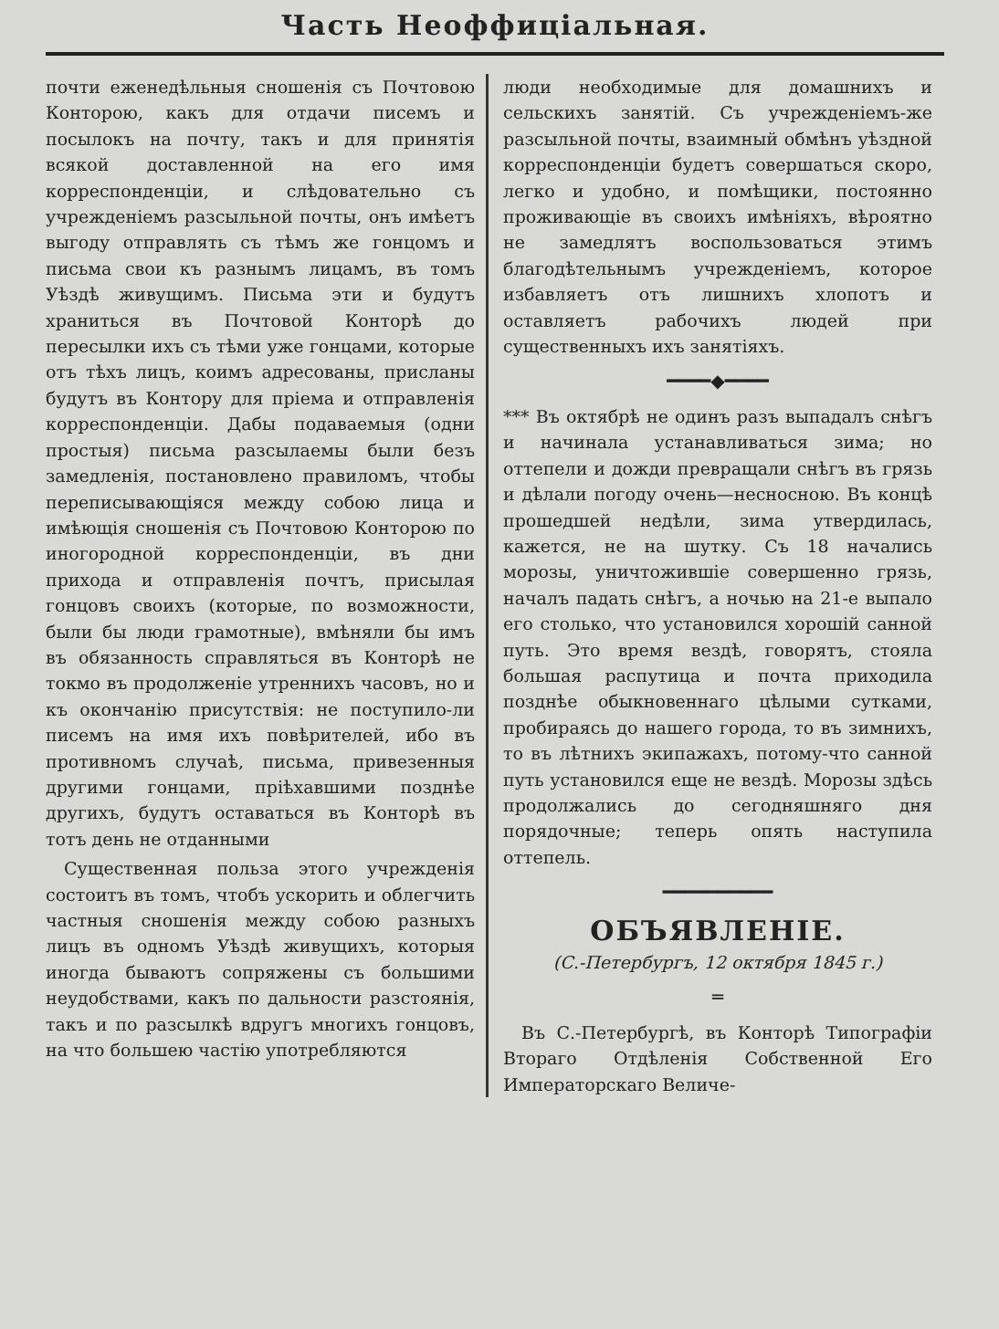Часть Неоффиціальная.
почти еженедѣльныя сношенія съ Почтовою Конторою, какъ для отдачи писемъ и посылокъ на почту, такъ и для принятія всякой доставленной на его имя корреспонденціи, и слѣдовательно съ учрежденіемъ разсыльной почты, онъ имѣетъ выгоду отправлять съ тѣмъ же гонцомъ и письма свои къ разнымъ лицамъ, въ томъ Уѣздѣ живущимъ. Письма эти и будутъ храниться въ Почтовой Конторѣ до пересылки ихъ съ тѣми уже гонцами, которые отъ тѣхъ лицъ, коимъ адресованы, присланы будутъ въ Контору для пріема и отправленія корреспонденціи. Дабы подаваемыя (одни простыя) письма разсылаемы были безъ замедленія, постановлено правиломъ, чтобы переписывающіяся между собою лица и имѣющія сношенія съ Почтовою Конторою по иногородной корреспонденціи, въ дни прихода и отправленія почтъ, присылая гонцовъ своихъ (которые, по возможности, были бы люди грамотные), вмѣняли бы имъ въ обязанность справляться въ Конторѣ не токмо въ продолженіе утреннихъ часовъ, но и къ окончанію присутствія: не поступило-ли писемъ на имя ихъ повѣрителей, ибо въ противномъ случаѣ, письма, привезенныя другими гонцами, пріѣхавшими позднѣе другихъ, будутъ оставаться въ Конторѣ въ тотъ день не отданными
Существенная польза этого учрежденія состоитъ въ томъ, чтобъ ускорить и облегчить частныя сношенія между собою разныхъ лицъ въ одномъ Уѣздѣ живущихъ, которыя иногда бываютъ сопряжены съ большими неудобствами, какъ по дальности разстоянія, такъ и по разсылкѣ вдругъ многихъ гонцовъ, на что большею частію употребляются
люди необходимые для домашнихъ и сельскихъ занятій. Съ учрежденіемъ-же разсыльной почты, взаимный обмѣнъ уѣздной корреспонденціи будетъ совершаться скоро, легко и удобно, и помѣщики, постоянно проживающіе въ своихъ имѣніяхъ, вѣроятно не замедлятъ воспользоваться этимъ благодѣтельнымъ учрежденіемъ, которое избавляетъ отъ лишнихъ хлопотъ и оставляетъ рабочихъ людей при существенныхъ ихъ занятіяхъ.
━━━━◆━━━━
*** Въ октябрѣ не одинъ разъ выпадалъ снѣгъ и начинала устанавливаться зима; но оттепели и дожди превращали снѣгъ въ грязь и дѣлали погоду очень—несносною. Въ концѣ прошедшей недѣли, зима утвердилась, кажется, не на шутку. Съ 18 начались морозы, уничтожившіе совершенно грязь, началъ падать снѣгъ, а ночью на 21-е выпало его столько, что установился хорошій санной путь. Это время вездѣ, говорятъ, стояла большая распутица и почта приходила позднѣе обыкновеннаго цѣлыми сутками, пробираясь до нашего города, то въ зимнихъ, то въ лѣтнихъ экипажахъ, потому-что санной путь установился еще не вездѣ. Морозы здѣсь продолжались до сегодняшняго дня порядочные; теперь опять наступила оттепель.
━━━━━━━━━━
ОБЪЯВЛЕНІЕ.
(С.-Петербургъ, 12 октября 1845 г.)
═
Въ С.-Петербургѣ, въ Конторѣ Типографіи Втораго Отдѣленія Собственной Его Императорскаго Величе-